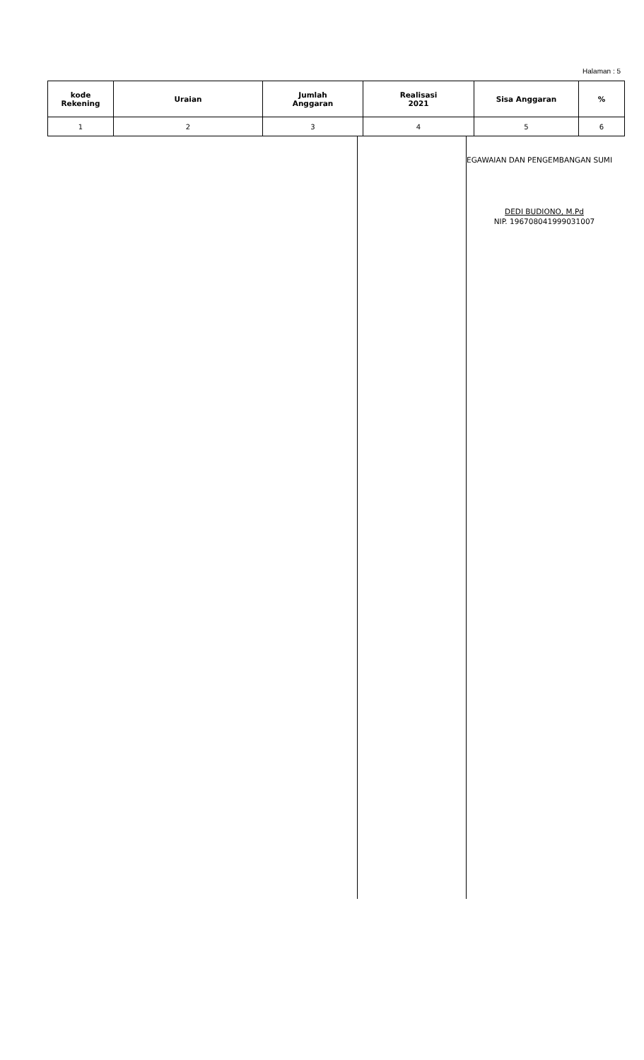Halaman : 5
| kode Rekening | Uraian | Jumlah Anggaran | Realisasi 2021 | Sisa Anggaran | % |
| --- | --- | --- | --- | --- | --- |
| 1 | 2 | 3 | 4 | 5 | 6 |
EGAWAIAN DAN PENGEMBANGAN SUMI
DEDI BUDIONO, M.Pd
NIP. 196708041999031007